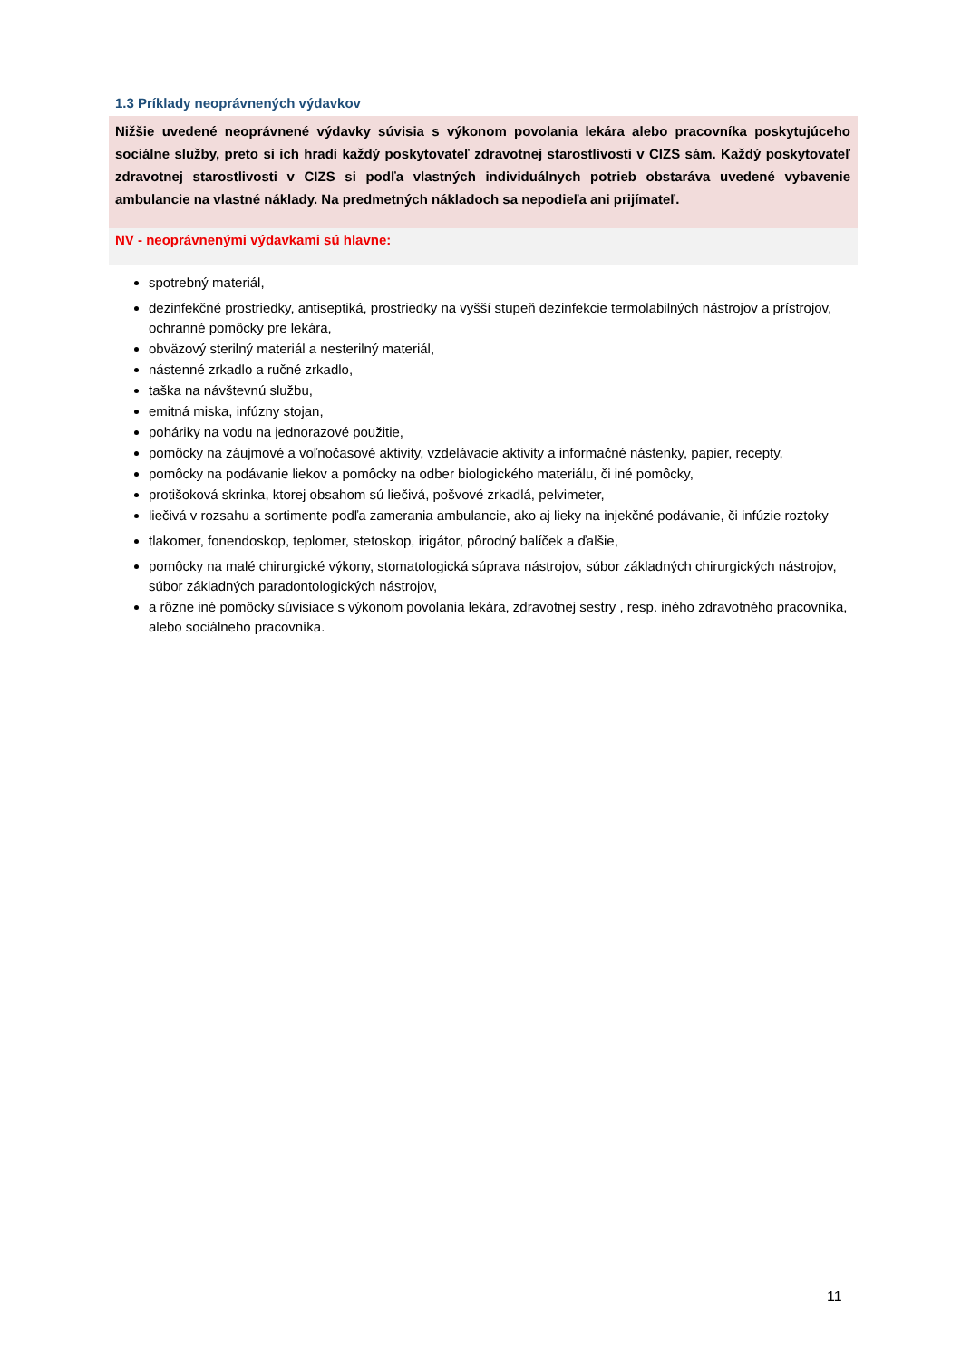1.3 Príklady neoprávnených výdavkov
Nižšie uvedené neoprávnené výdavky súvisia s výkonom povolania lekára alebo pracovníka poskytujúceho sociálne služby, preto si ich hradí každý poskytovateľ zdravotnej starostlivosti v CIZS sám. Každý poskytovateľ zdravotnej starostlivosti v CIZS si podľa vlastných individuálnych potrieb obstaráva uvedené vybavenie ambulancie na vlastné náklady. Na predmetných nákladoch sa nepodieľa ani prijímateľ.
NV - neoprávnenými výdavkami sú hlavne:
spotrebný materiál,
dezinfekčné prostriedky, antiseptiká, prostriedky na vyšší stupeň dezinfekcie termolabilných nástrojov a prístrojov, ochranné pomôcky pre lekára,
obväzový sterilný materiál a nesterilný materiál,
nástenné zrkadlo a ručné zrkadlo,
taška na návštevnú službu,
emitná miska, infúzny stojan,
poháriky na vodu na jednorazové použitie,
pomôcky na záujmové a voľnočasové aktivity, vzdelávacie aktivity a informačné nástenky, papier, recepty,
pomôcky na podávanie liekov a pomôcky na odber biologického materiálu, či iné pomôcky,
protišoková skrinka, ktorej obsahom sú liečivá, pošvové zrkadlá, pelvimeter,
liečivá v rozsahu a sortimente podľa zamerania ambulancie, ako aj lieky na injekčné podávanie, či infúzie roztoky
tlakomer, fonendoskop, teplomer, stetoskop, irigátor, pôrodný balíček a ďalšie,
pomôcky na malé chirurgické výkony, stomatologická súprava nástrojov, súbor základných chirurgických nástrojov, súbor základných paradontologických nástrojov,
a rôzne iné pomôcky súvisiace s výkonom povolania lekára, zdravotnej sestry , resp. iného zdravotného pracovníka, alebo sociálneho pracovníka.
11